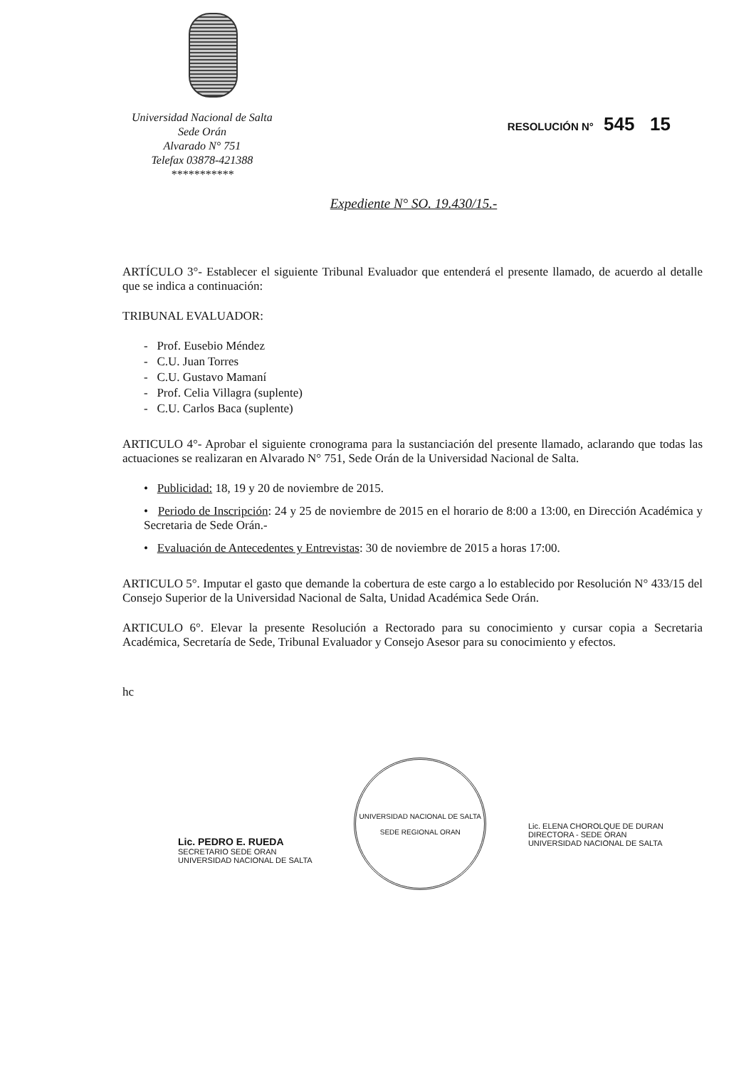Universidad Nacional de Salta
Sede Orán
Alvarado N° 751
Telefax 03878-421388
***********
RESOLUCIÓN N° 545 15
Expediente N° SO. 19.430/15.-
ARTÍCULO 3°- Establecer el siguiente Tribunal Evaluador que entenderá el presente llamado, de acuerdo al detalle que se indica a continuación:
TRIBUNAL EVALUADOR:
- Prof. Eusebio Méndez
- C.U. Juan Torres
- C.U. Gustavo Mamaní
- Prof. Celia Villagra (suplente)
- C.U. Carlos Baca (suplente)
ARTICULO 4°- Aprobar el siguiente cronograma para la sustanciación del presente llamado, aclarando que todas las actuaciones se realizaran en Alvarado N° 751, Sede Orán de la Universidad Nacional de Salta.
• Publicidad: 18, 19 y 20 de noviembre de 2015.
• Periodo de Inscripción: 24 y 25 de noviembre de 2015 en el horario de 8:00 a 13:00, en Dirección Académica y Secretaria de Sede Orán.-
• Evaluación de Antecedentes y Entrevistas: 30 de noviembre de 2015 a horas 17:00.
ARTICULO 5°. Imputar el gasto que demande la cobertura de este cargo a lo establecido por Resolución N° 433/15 del Consejo Superior de la Universidad Nacional de Salta, Unidad Académica Sede Orán.
ARTICULO 6°. Elevar la presente Resolución a Rectorado para su conocimiento y cursar copia a Secretaria Académica, Secretaría de Sede, Tribunal Evaluador y Consejo Asesor para su conocimiento y efectos.
hc
Lic. PEDRO E. RUEDA
SECRETARIO SEDE ORAN
UNIVERSIDAD NACIONAL DE SALTA
UNIVERSIDAD NACIONAL DE SALTA
SEDE REGIONAL ORAN
Lic. ELENA CHOROLQUE DE DURAN
DIRECTORA - SEDE ORAN
UNIVERSIDAD NACIONAL DE SALTA